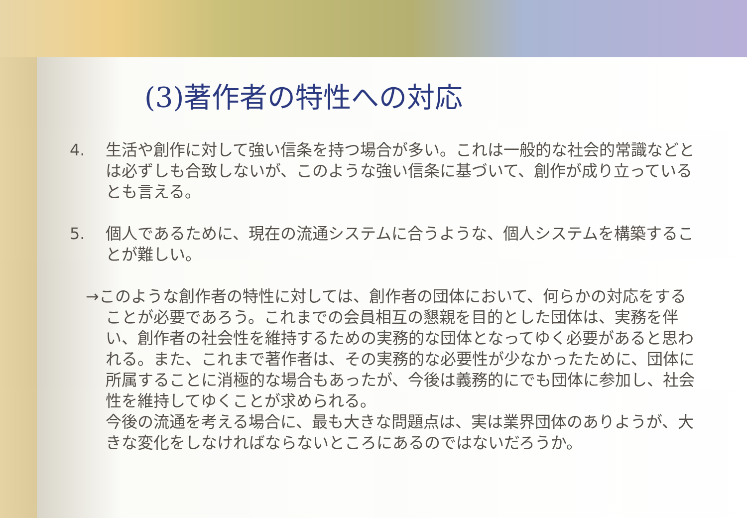(3)著作者の特性への対応
4. 生活や創作に対して強い信条を持つ場合が多い。これは一般的な社会的常識などとは必ずしも合致しないが、このような強い信条に基づいて、創作が成り立っているとも言える。
5. 個人であるために、現在の流通システムに合うような、個人システムを構築することが難しい。
→このような創作者の特性に対しては、創作者の団体において、何らかの対応をすることが必要であろう。これまでの会員相互の懇親を目的とした団体は、実務を伴い、創作者の社会性を維持するための実務的な団体となってゆく必要があると思われる。また、これまで著作者は、その実務的な必要性が少なかったために、団体に所属することに消極的な場合もあったが、今後は義務的にでも団体に参加し、社会性を維持してゆくことが求められる。
今後の流通を考える場合に、最も大きな問題点は、実は業界団体のありようが、大きな変化をしなければならないところにあるのではないだろうか。